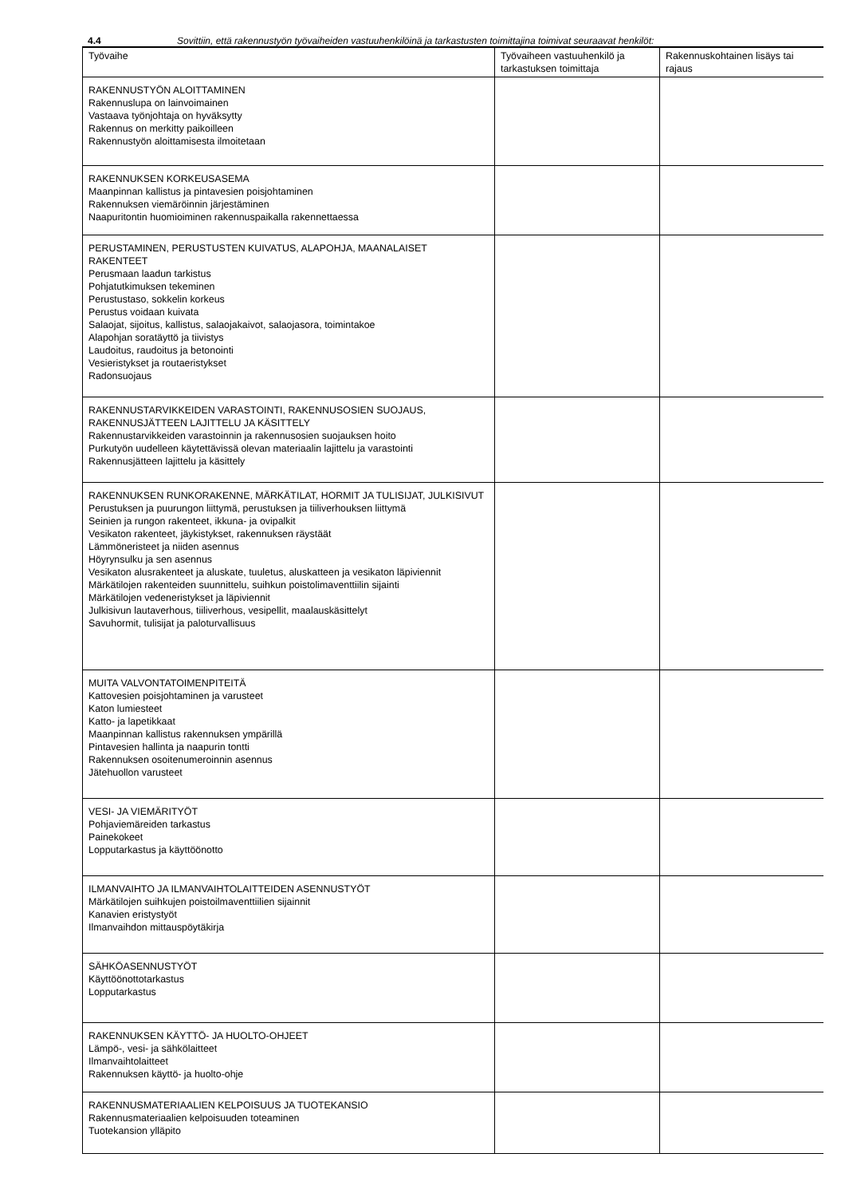4.4 Sovittiin, että rakennustyön työvaiheiden vastuuhenkilöinä ja tarkastusten toimittajina toimivat seuraavat henkilöt:
| Työvaihe | Työvaiheen vastuuhenkilö ja tarkastuksen toimittaja | Rakennuskohtainen lisäys tai rajaus |
| --- | --- | --- |
| RAKENNUSTYÖN ALOITTAMINEN Rakennuslupa on lainvoimainen Vastaava työnjohtaja on hyväksytty Rakennus on merkitty paikoilleen Rakennustyön aloittamisesta ilmoitetaan | | |
| RAKENNUKSEN KORKEUSASEMA Maanpinnan kallistus ja pintavesien poisjohtaminen Rakennuksen viemäröinnin järjestäminen Naapuritontin huomioiminen rakennuspaikalla rakennettaessa | | |
| PERUSTAMINEN, PERUSTUSTEN KUIVATUS, ALAPOHJA, MAANALAISET RAKENTEET Perusmaan laadun tarkistus Pohjatutkimuksen tekeminen Perustustaso, sokkelin korkeus Perustus voidaan kuivata Salaojat, sijoitus, kallistus, salaojakaivot, salaojasora, toimintakoe Alapohjan soratäyttö ja tiivistys Laudoitus, raudoitus ja betonointi Vesieristykset ja routaeristykset Radonsuojaus | | |
| RAKENNUSTARVIKKEIDEN VARASTOINTI, RAKENNUSOSIEN SUOJAUS, RAKENNUSJÄTTEEN LAJITTELU JA KÄSITTELY Rakennustarvikkeiden varastoinnin ja rakennusosien suojauksen hoito Purkutyön uudelleen käytettävissä olevan materiaalin lajittelu ja varastointi Rakennusjätteen lajittelu ja käsittely | | |
| RAKENNUKSEN RUNKORAKENNE, MÄRKÄTILAT, HORMIT JA TULISIJAT, JULKISIVUT Perustuksen ja puurungon liittymä, perustuksen ja tiiliverhouksen liittymä Seinien ja rungon rakenteet, ikkuna- ja ovipalkit Vesikaton rakenteet, jäykistykset, rakennuksen räystäät Lämmöneristeet ja niiden asennus Höyrynsulku ja sen asennus Vesikaton alusrakenteet ja aluskate, tuuletus, aluskatteen ja vesikaton läpiviennit Märkätilojen rakenteiden suunnittelu, suihkun poistolimaventtiilin sijainti Märkätilojen vedeneristykset ja läpiviennit Julkisivun lautaverhous, tiiliverhous, vesipellit, maalauskäsittelyt Savuhormit, tulisijat ja paloturvallisuus | | |
| MUITA VALVONTATOIMENPITEITÄ Kattovesien poisjohtaminen ja varusteet Katon lumiesteet Katto- ja lapetikkaat Maanpinnan kallistus rakennuksen ympärillä Pintavesien hallinta ja naapurin tontti Rakennuksen osoitenumeroinnin asennus Jätehuollon varusteet | | |
| VESI- JA VIEMÄRITYÖT Pohjaviemäreiden tarkastus Painekokeet Lopputarkastus ja käyttöönotto | | |
| ILMANVAIHTO JA ILMANVAIHTOLAITTEIDEN ASENNUSTYÖT Märkätilojen suihkujen poistoilmaventtiilien sijainnit Kanavien eristystyöt Ilmanvaihdon mittauspöytäkirja | | |
| SÄHKÖASENNUSTYÖT Käyttöönottotarkastus Lopputarkastus | | |
| RAKENNUKSEN KÄYTTÖ- JA HUOLTO-OHJEET Lämpö-, vesi- ja sähkölaitteet Ilmanvaihtolaitteet Rakennuksen käyttö- ja huolto-ohje | | |
| RAKENNUSMATERIAALIEN KELPOISUUS JA TUOTEKANSIO Rakennusmateriaalien kelpoisuuden toteaminen Tuotekansion ylläpito | | |